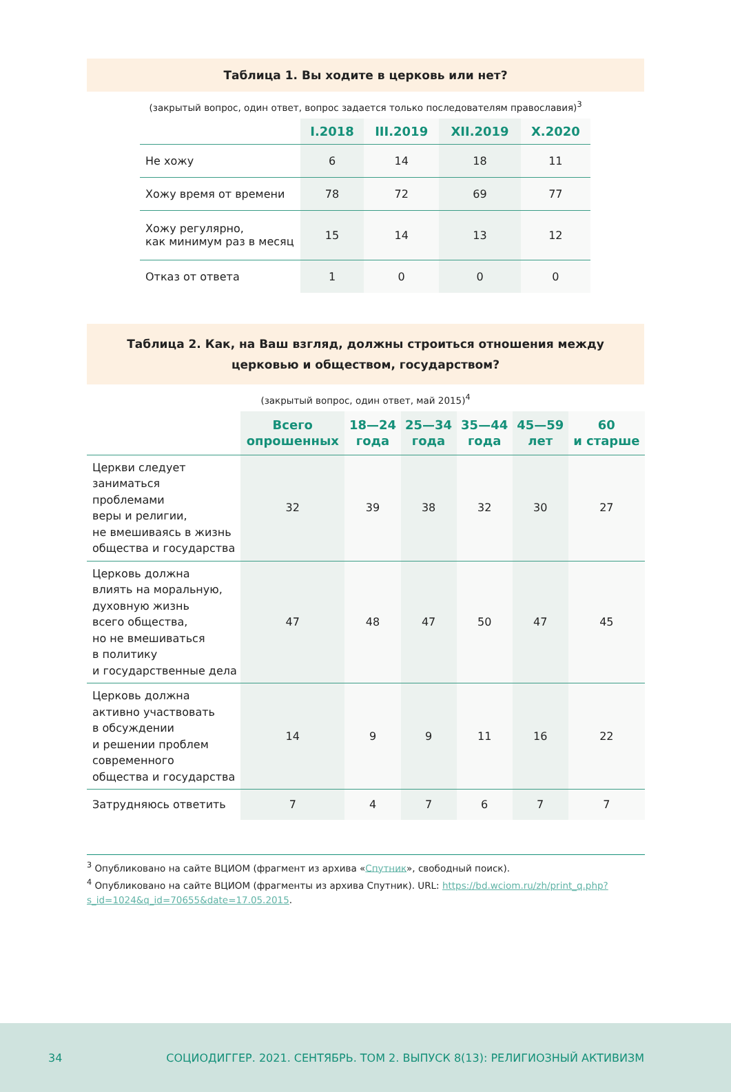Таблица 1. Вы ходите в церковь или нет?
(закрытый вопрос, один ответ, вопрос задается только последователям православия)<sup>3</sup>
| | I.2018 | III.2019 | XII.2019 | X.2020 |
| --- | --- | --- | --- | --- |
| Не хожу | 6 | 14 | 18 | 11 |
| Хожу время от времени | 78 | 72 | 69 | 77 |
| Хожу регулярно, как минимум раз в месяц | 15 | 14 | 13 | 12 |
| Отказ от ответа | 1 | 0 | 0 | 0 |
Таблица 2. Как, на Ваш взгляд, должны строиться отношения между церковью и обществом, государством?
(закрытый вопрос, один ответ, май 2015)<sup>4</sup>
| | Всего опрошенных | 18—24 года | 25—34 года | 35—44 года | 45—59 лет | 60 и старше |
| --- | --- | --- | --- | --- | --- | --- |
| Церкви следует заниматься проблемами веры и религии, не вмешиваясь в жизнь общества и государства | 32 | 39 | 38 | 32 | 30 | 27 |
| Церковь должна влиять на моральную, духовную жизнь всего общества, но не вмешиваться в политику и государственные дела | 47 | 48 | 47 | 50 | 47 | 45 |
| Церковь должна активно участвовать в обсуждении и решении проблем современного общества и государства | 14 | 9 | 9 | 11 | 16 | 22 |
| Затрудняюсь ответить | 7 | 4 | 7 | 6 | 7 | 7 |
<sup>3</sup> Опубликовано на сайте ВЦИОМ (фрагмент из архива «Спутник», свободный поиск).
<sup>4</sup> Опубликовано на сайте ВЦИОМ (фрагменты из архива Спутник). URL: https://bd.wciom.ru/zh/print_q.php?s_id=1024&q_id=70655&date=17.05.2015.
34 СОЦИОДИГГЕР. 2021. СЕНТЯБРЬ. ТОМ 2. ВЫПУСК 8(13): РЕЛИГИОЗНЫЙ АКТИВИЗМ